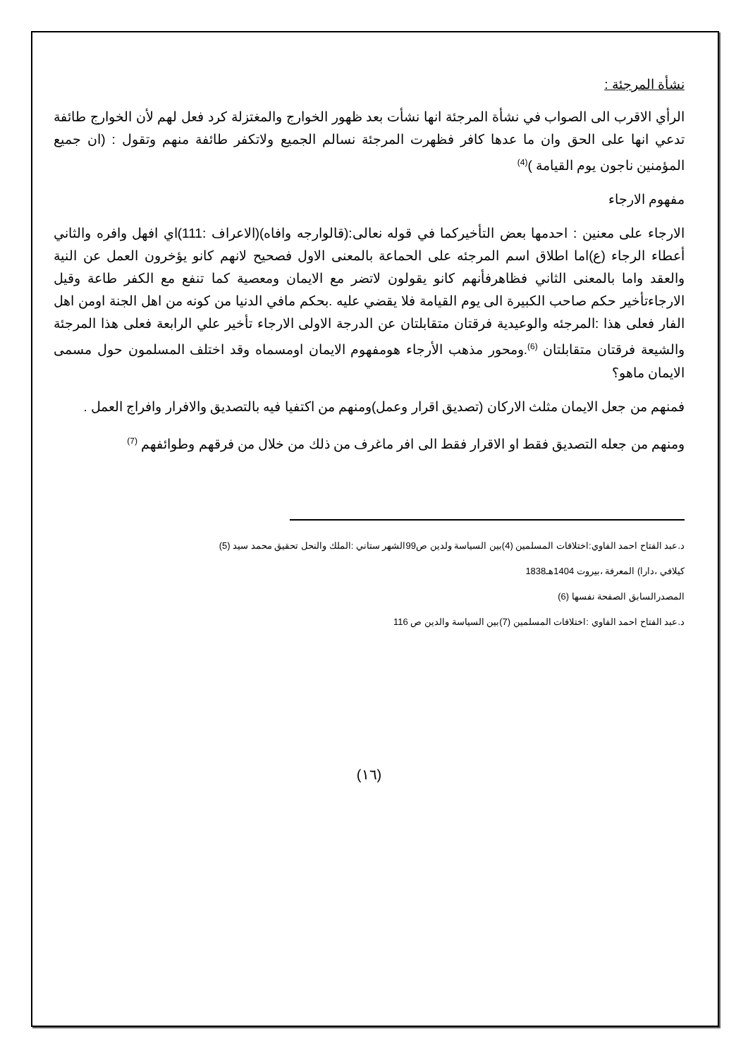نشأة المرجئة :
الرأي الاقرب الى الصواب في نشأة المرجئة انها نشأت بعد ظهور الخوارج والمغتزلة كرد فعل لهم لأن الخوارج طائفة تدعي انها على الحق وان ما عدها كافر فظهرت المرجئة نسالم الجميع ولاتكفر طائفة منهم وتقول : (ان جميع المؤمنين ناجون يوم القيامة )<sup>(4)</sup>
مفهوم الارجاء
الارجاء على معنين : احدمها بعض التأخيركما في قوله نعالى:(قالوارجه وافاه)(الاعراف :111)اي افهل وافره والثاني أعطاء الرجاء (ع)اما اطلاق اسم المرجئه على الحماعة بالمعنى الاول فصحيح لانهم كانو يؤخرون العمل عن النية والعقد واما بالمعنى الثاني فظاهرفأنهم كانو يقولون لاتضر مع الايمان ومعصية كما تنفع مع الكفر طاعة وقيل الارجاءتأخير حكم صاحب الكبيرة الى يوم القيامة فلا يقضي عليه .بحكم مافي الدنيا من كونه من اهل الجنة اومن اهل الفار فعلى هذا :المرجئه والوعيدية فرقتان متقابلتان عن الدرجة الاولى الارجاء تأخير علي الرابعة فعلى هذا المرجئة والشيعة فرقتان متقابلتان <sup>(6)</sup>.ومحور مذهب الأرجاء هومفهوم الايمان اومسماه وقد اختلف المسلمون حول مسمى الايمان ماهو؟
فمنهم من جعل الايمان مثلث الاركان (تصديق اقرار وعمل)ومنهم من اكتفيا فيه بالتصديق والافرار وافراج العمل .
ومنهم من جعله التصديق فقط او الاقرار فقط الى افر ماغرف من ذلك من خلال من فرقهم وطوائفهم <sup>(7)</sup>
د.عبد الفتاح احمد الفاوي:اختلافات المسلمين (4)بين السياسة ولدين ص99الشهر ستاني :الملك والنحل تحقيق محمد سيد (5)
كيلافي ،دارا) المعرفة ،بيروت 1404هـ1838
المصدرالسابق الصفحة نفسها (6)
د.عبد الفتاح احمد الفاوي :اختلافات المسلمين (7)بين السياسة والدين ص 116
(١٦)